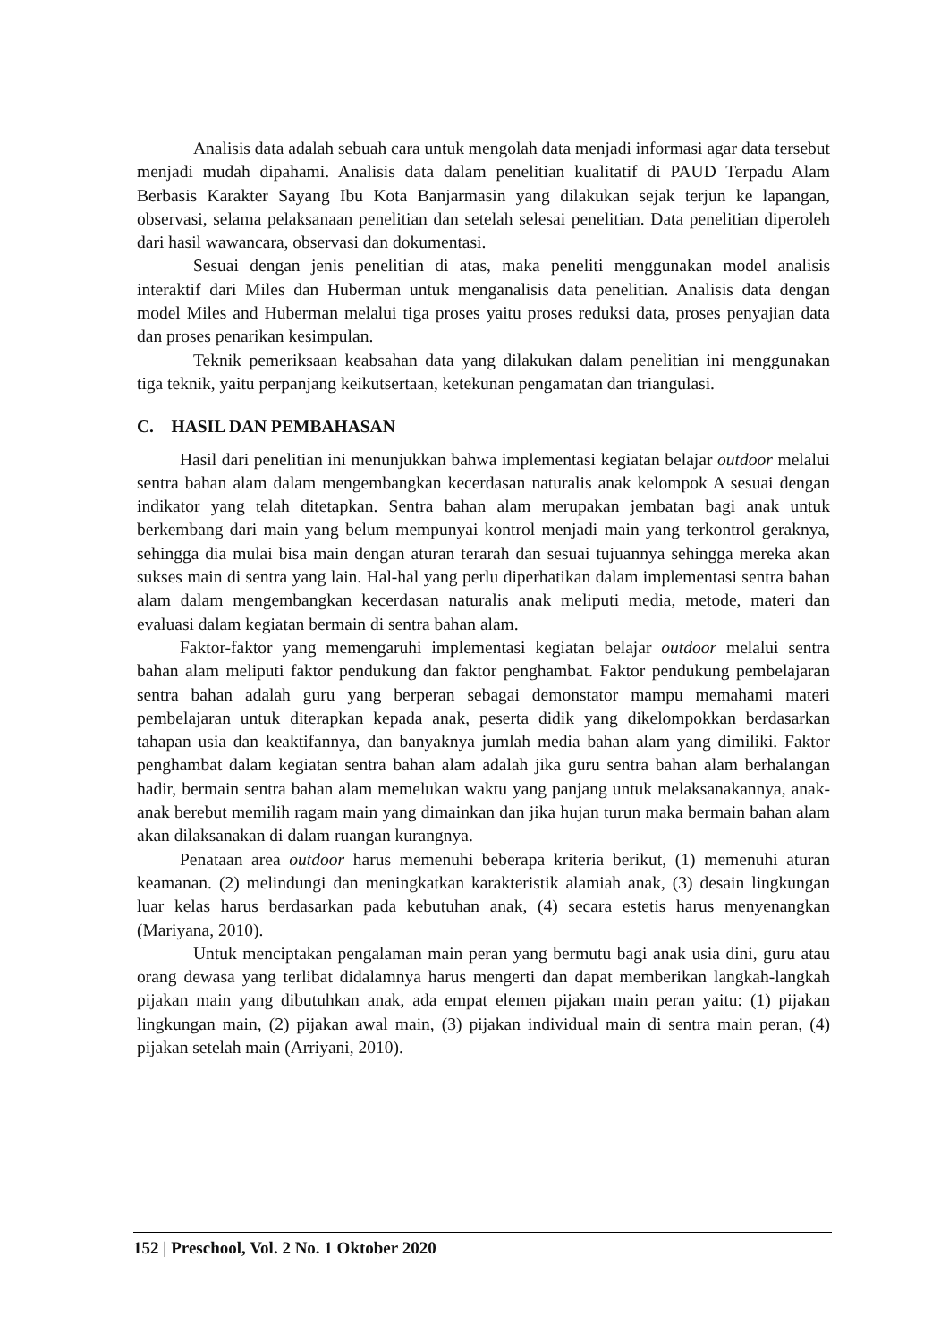Analisis data adalah sebuah cara untuk mengolah data menjadi informasi agar data tersebut menjadi mudah dipahami. Analisis data dalam penelitian kualitatif di PAUD Terpadu Alam Berbasis Karakter Sayang Ibu Kota Banjarmasin yang dilakukan sejak terjun ke lapangan, observasi, selama pelaksanaan penelitian dan setelah selesai penelitian. Data penelitian diperoleh dari hasil wawancara, observasi dan dokumentasi.
Sesuai dengan jenis penelitian di atas, maka peneliti menggunakan model analisis interaktif dari Miles dan Huberman untuk menganalisis data penelitian. Analisis data dengan model Miles and Huberman melalui tiga proses yaitu proses reduksi data, proses penyajian data dan proses penarikan kesimpulan.
Teknik pemeriksaan keabsahan data yang dilakukan dalam penelitian ini menggunakan tiga teknik, yaitu perpanjang keikutsertaan, ketekunan pengamatan dan triangulasi.
C. HASIL DAN PEMBAHASAN
Hasil dari penelitian ini menunjukkan bahwa implementasi kegiatan belajar outdoor melalui sentra bahan alam dalam mengembangkan kecerdasan naturalis anak kelompok A sesuai dengan indikator yang telah ditetapkan. Sentra bahan alam merupakan jembatan bagi anak untuk berkembang dari main yang belum mempunyai kontrol menjadi main yang terkontrol geraknya, sehingga dia mulai bisa main dengan aturan terarah dan sesuai tujuannya sehingga mereka akan sukses main di sentra yang lain. Hal-hal yang perlu diperhatikan dalam implementasi sentra bahan alam dalam mengembangkan kecerdasan naturalis anak meliputi media, metode, materi dan evaluasi dalam kegiatan bermain di sentra bahan alam.
Faktor-faktor yang memengaruhi implementasi kegiatan belajar outdoor melalui sentra bahan alam meliputi faktor pendukung dan faktor penghambat. Faktor pendukung pembelajaran sentra bahan adalah guru yang berperan sebagai demonstator mampu memahami materi pembelajaran untuk diterapkan kepada anak, peserta didik yang dikelompokkan berdasarkan tahapan usia dan keaktifannya, dan banyaknya jumlah media bahan alam yang dimiliki. Faktor penghambat dalam kegiatan sentra bahan alam adalah jika guru sentra bahan alam berhalangan hadir, bermain sentra bahan alam memelukan waktu yang panjang untuk melaksanakannya, anak-anak berebut memilih ragam main yang dimainkan dan jika hujan turun maka bermain bahan alam akan dilaksanakan di dalam ruangan kurangnya.
Penataan area outdoor harus memenuhi beberapa kriteria berikut, (1) memenuhi aturan keamanan. (2) melindungi dan meningkatkan karakteristik alamiah anak, (3) desain lingkungan luar kelas harus berdasarkan pada kebutuhan anak, (4) secara estetis harus menyenangkan (Mariyana, 2010).
Untuk menciptakan pengalaman main peran yang bermutu bagi anak usia dini, guru atau orang dewasa yang terlibat didalamnya harus mengerti dan dapat memberikan langkah-langkah pijakan main yang dibutuhkan anak, ada empat elemen pijakan main peran yaitu: (1) pijakan lingkungan main, (2) pijakan awal main, (3) pijakan individual main di sentra main peran, (4) pijakan setelah main (Arriyani, 2010).
152 | Preschool, Vol. 2 No. 1 Oktober 2020